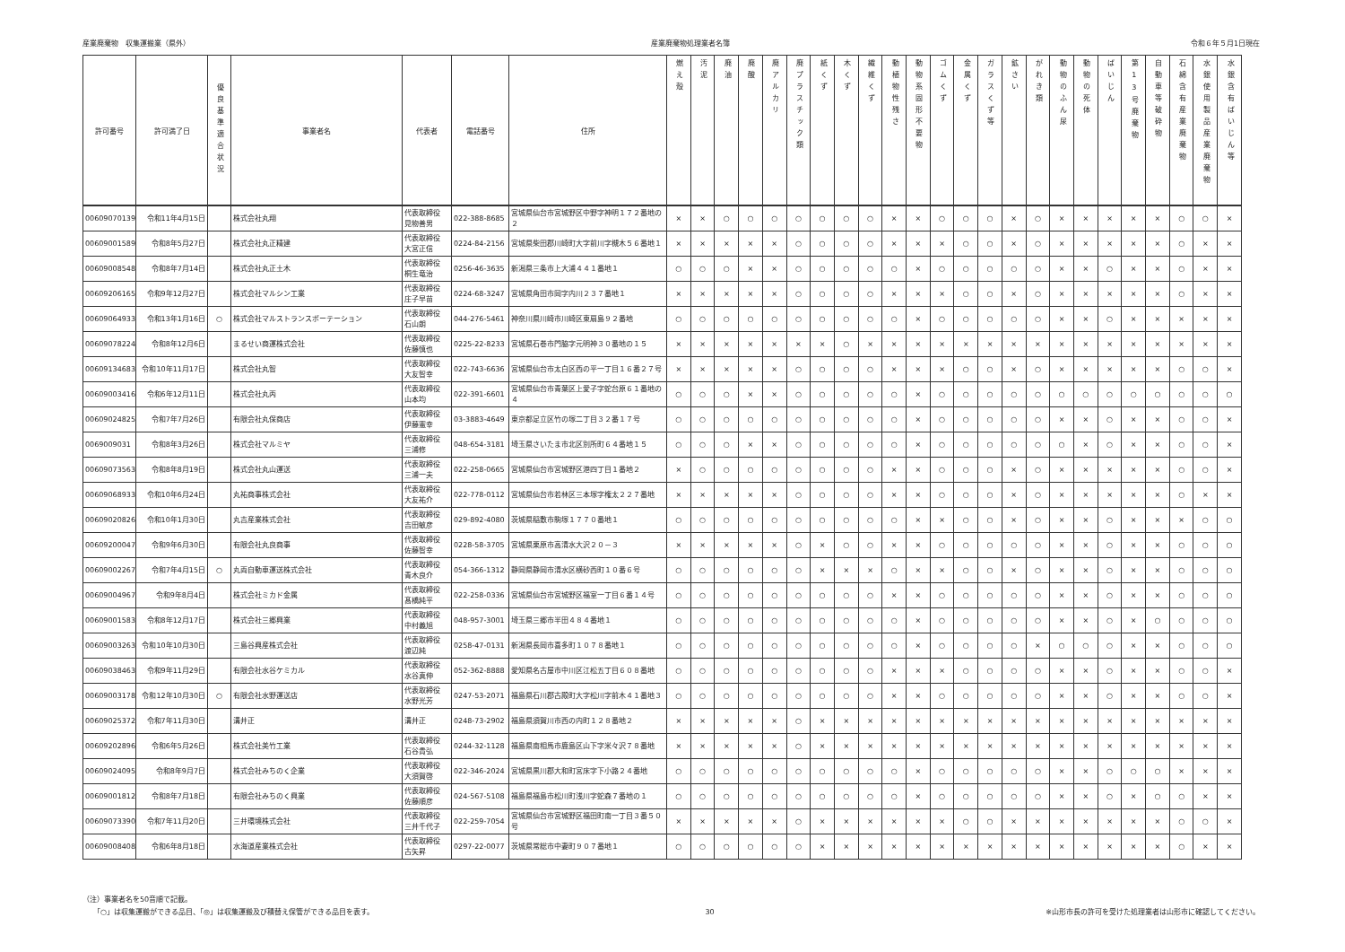産業廃棄物　収集運搬業（県外） 産業廃棄物処理業者名簿 令和６年５月1日現在
| 許可番号 | 許可満了日 | 優良基準適合状況 | 事業者名 | 代表者 | 電話番号 | 住所 | 燃え殻 | 汚泥 | 廃油 | 廃酸 | 廃アルカリ | 廃プラスチック類 | 紙くず | 木くず | 繊維くず | 動植物性残さ | 動物系固形不要物 | ゴムくず | 金属くず | ガラスくず等 | 鉱さい | がれき類 | 動物のふん尿 | 動物の死体 | ばいじん | 第13号廃棄物 | 自動車等破砕物 | 石綿含有産業廃棄物 | 水銀使用製品産業廃棄物 | 水銀含有ばいじん等 |
| --- | --- | --- | --- | --- | --- | --- | --- | --- | --- | --- | --- | --- | --- | --- | --- | --- | --- | --- | --- | --- | --- | --- | --- | --- | --- | --- | --- | --- | --- | --- |
| 00609070139 | 令和11年4月15日 | | 株式会社丸翔 | 代表取締役 見物善男 | 022-388-8685 | 宮城県仙台市宮城野区中野字神明１７２番地の２ | × | × | ○ | ○ | ○ | ○ | ○ | ○ | ○ | × | × | ○ | ○ | ○ | × | ○ | × | × | × | × | × | ○ | ○ | × |
| 00609001589 | 令和8年5月27日 | | 株式会社丸正精建 | 代表取締役 大宮正信 | 0224-84-2156 | 宮城県柴田郡川崎町大字前川字槻木５６番地１ | × | × | × | × | × | ○ | ○ | ○ | ○ | × | × | × | ○ | ○ | × | ○ | × | × | × | × | × | ○ | × | × |
| 00609008548 | 令和8年7月14日 | | 株式会社丸正土木 | 代表取締役 桐生竜治 | 0256-46-3635 | 新潟県三条市上大浦４４１番地１ | ○ | ○ | ○ | × | × | ○ | ○ | ○ | ○ | ○ | × | ○ | ○ | ○ | ○ | ○ | × | × | ○ | × | × | ○ | × | × |
| 00609206165 | 令和9年12月27日 | | 株式会社マルシン工業 | 代表取締役 庄子早苗 | 0224-68-3247 | 宮城県角田市岡字内川２３７番地１ | × | × | × | × | × | ○ | ○ | ○ | ○ | × | × | × | ○ | ○ | × | ○ | × | × | × | × | × | ○ | × | × |
| 00609064933 | 令和13年1月16日 | ○ | 株式会社マルストランスポーテーション | 代表取締役 石山朗 | 044-276-5461 | 神奈川県川崎市川崎区東扇島９２番地 | ○ | ○ | ○ | ○ | ○ | ○ | ○ | ○ | ○ | ○ | × | ○ | ○ | ○ | ○ | ○ | × | × | ○ | × | × | × | × | × |
| 00609078224 | 令和8年12月6日 | | まるせい商運株式会社 | 代表取締役 佐藤慎也 | 0225-22-8233 | 宮城県石巻市門脇字元明神３０番地の１５ | × | × | × | × | × | × | × | ○ | × | × | × | × | × | × | × | × | × | × | × | × | × | × | × | × |
| 00609134683 | 令和10年11月17日 | | 株式会社丸智 | 代表取締役 大友智幸 | 022-743-6636 | 宮城県仙台市太白区西の平一丁目１６番２７号 | × | × | × | × | × | ○ | ○ | ○ | ○ | × | × | × | ○ | ○ | × | ○ | × | × | × | × | × | ○ | ○ | × |
| 00609003416 | 令和6年12月11日 | | 株式会社丸丙 | 代表取締役 山本均 | 022-391-6601 | 宮城県仙台市青葉区上愛子字蛇台原６１番地の４ | ○ | ○ | ○ | × | × | ○ | ○ | ○ | ○ | ○ | × | ○ | ○ | ○ | ○ | ○ | ○ | ○ | ○ | ○ | ○ | ○ | ○ | ○ |
| 00609024825 | 令和7年7月26日 | | 有限会社丸保商店 | 代表取締役 伊藤憲幸 | 03-3883-4649 | 東京都足立区竹の塚二丁目３２番１７号 | ○ | ○ | ○ | ○ | ○ | ○ | ○ | ○ | ○ | ○ | × | ○ | ○ | ○ | ○ | ○ | × | × | ○ | × | × | ○ | ○ | × |
| 0069009031 | 令和8年3月26日 | | 株式会社マルミヤ | 代表取締役 三浦修 | 048-654-3181 | 埼玉県さいたま市北区別所町６４番地１５ | ○ | ○ | ○ | × | × | ○ | ○ | ○ | ○ | ○ | × | ○ | ○ | ○ | ○ | ○ | ○ | × | ○ | × | × | ○ | ○ | × |
| 00609073563 | 令和8年8月19日 | | 株式会社丸山運送 | 代表取締役 三浦一夫 | 022-258-0665 | 宮城県仙台市宮城野区港四丁目１番地２ | × | ○ | ○ | ○ | ○ | ○ | ○ | ○ | ○ | × | × | ○ | ○ | ○ | × | ○ | × | × | × | × | × | ○ | ○ | × |
| 00609068933 | 令和10年6月24日 | | 丸祐商事株式会社 | 代表取締役 大友祐介 | 022-778-0112 | 宮城県仙台市若林区三本塚字権太２２７番地 | × | × | × | × | × | ○ | ○ | ○ | ○ | × | × | ○ | ○ | ○ | × | ○ | × | × | × | × | × | ○ | × | × |
| 00609020826 | 令和10年1月30日 | | 丸吉産業株式会社 | 代表取締役 吉田敏彦 | 029-892-4080 | 茨城県稲敷市駒塚１７７０番地１ | ○ | ○ | ○ | ○ | ○ | ○ | ○ | ○ | ○ | ○ | × | × | ○ | ○ | × | ○ | × | × | ○ | × | × | × | ○ | ○ |
| 00609200047 | 令和9年6月30日 | | 有限会社丸良商事 | 代表取締役 佐藤智幸 | 0228-58-3705 | 宮城県栗原市高清水大沢２０－３ | × | × | × | × | × | ○ | × | ○ | ○ | × | × | ○ | ○ | ○ | ○ | ○ | × | × | ○ | × | × | ○ | ○ | ○ |
| 00609002267 | 令和7年4月15日 | ○ | 丸両自動車運送株式会社 | 代表取締役 青木良介 | 054-366-1312 | 静岡県静岡市清水区横砂西町１０番６号 | ○ | ○ | ○ | ○ | ○ | ○ | × | × | × | ○ | × | × | ○ | ○ | × | ○ | × | × | ○ | × | × | ○ | ○ | ○ |
| 00609004967 | 令和9年8月4日 | | 株式会社ミカド金属 | 代表取締役 髙橋純平 | 022-258-0336 | 宮城県仙台市宮城野区福室一丁目６番１４号 | ○ | ○ | ○ | ○ | ○ | ○ | ○ | ○ | ○ | × | × | ○ | ○ | ○ | ○ | ○ | × | × | ○ | × | × | ○ | ○ | ○ |
| 00609001583 | 令和8年12月17日 | | 株式会社三郷興業 | 代表取締役 中村義旭 | 048-957-3001 | 埼玉県三郷市半田４８４番地１ | ○ | ○ | ○ | ○ | ○ | ○ | ○ | ○ | ○ | ○ | × | ○ | ○ | ○ | ○ | ○ | × | × | ○ | × | ○ | ○ | ○ | ○ |
| 00609003263 | 令和10年10月30日 | | 三島谷興産株式会社 | 代表取締役 渡辺純 | 0258-47-0131 | 新潟県長岡市喜多町１０７８番地１ | ○ | ○ | ○ | ○ | ○ | ○ | ○ | ○ | ○ | ○ | × | ○ | ○ | ○ | ○ | × | ○ | ○ | ○ | × | × | ○ | ○ | ○ |
| 00609038463 | 令和9年11月29日 | | 有限会社水谷ケミカル | 代表取締役 水谷真伸 | 052-362-8888 | 愛知県名古屋市中川区江松五丁目６０８番地 | ○ | ○ | ○ | ○ | ○ | ○ | ○ | ○ | ○ | × | × | × | ○ | ○ | ○ | ○ | × | × | ○ | × | × | ○ | ○ | × |
| 00609003178 | 令和12年10月30日 | ○ | 有限会社水野運送店 | 代表取締役 水野光芳 | 0247-53-2071 | 福島県石川郡古殿町大字松川字前木４１番地３ | ○ | ○ | ○ | ○ | ○ | ○ | ○ | ○ | ○ | × | × | ○ | ○ | ○ | ○ | ○ | × | × | ○ | × | × | ○ | ○ | × |
| 00609025372 | 令和7年11月30日 | | 溝井正 | 溝井正 | 0248-73-2902 | 福島県須賀川市西の内町１２８番地２ | × | × | × | × | × | ○ | × | × | × | × | × | × | × | × | × | × | × | × | × | × | × | × | × | × |
| 00609202896 | 令和6年5月26日 | | 株式会社美竹工業 | 代表取締役 石谷貴弘 | 0244-32-1128 | 福島県南相馬市鹿島区山下字米々沢７８番地 | × | × | × | × | × | ○ | × | × | × | × | × | × | × | × | × | × | × | × | × | × | × | × | × | × |
| 00609024095 | 令和8年9月7日 | | 株式会社みちのく企業 | 代表取締役 大須賀啓 | 022-346-2024 | 宮城県黒川郡大和町宮床字下小路２４番地 | ○ | ○ | ○ | ○ | ○ | ○ | ○ | ○ | ○ | ○ | × | ○ | ○ | ○ | ○ | ○ | × | × | ○ | ○ | ○ | × | × | × |
| 00609001812 | 令和8年7月18日 | | 有限会社みちのく興業 | 代表取締役 佐藤順彦 | 024-567-5108 | 福島県福島市松川町浅川字蛇森７番地の１ | ○ | ○ | ○ | ○ | ○ | ○ | ○ | ○ | ○ | ○ | × | ○ | ○ | ○ | ○ | ○ | × | × | ○ | × | ○ | ○ | × | × |
| 00609073390 | 令和7年11月20日 | | 三井環境株式会社 | 代表取締役 三井千代子 | 022-259-7054 | 宮城県仙台市宮城野区福田町南一丁目３番５０号 | × | × | × | × | × | ○ | × | × | × | × | × | × | ○ | ○ | × | × | × | × | × | × | × | ○ | ○ | × |
| 00609008408 | 令和6年8月18日 | | 水海道産業株式会社 | 代表取締役 古矢昇 | 0297-22-0077 | 茨城県常総市中妻町９０７番地１ | ○ | ○ | ○ | ○ | ○ | ○ | × | × | × | × | × | × | × | × | × | × | × | × | × | × | × | ○ | × | × |
（注）事業者名を50音順で記載。
　　「○」は収集運搬ができる品目、「◎」は収集運搬及び積替え保管ができる品目を表す。
30 ※山形市長の許可を受けた処理業者は山形市に確認してください。